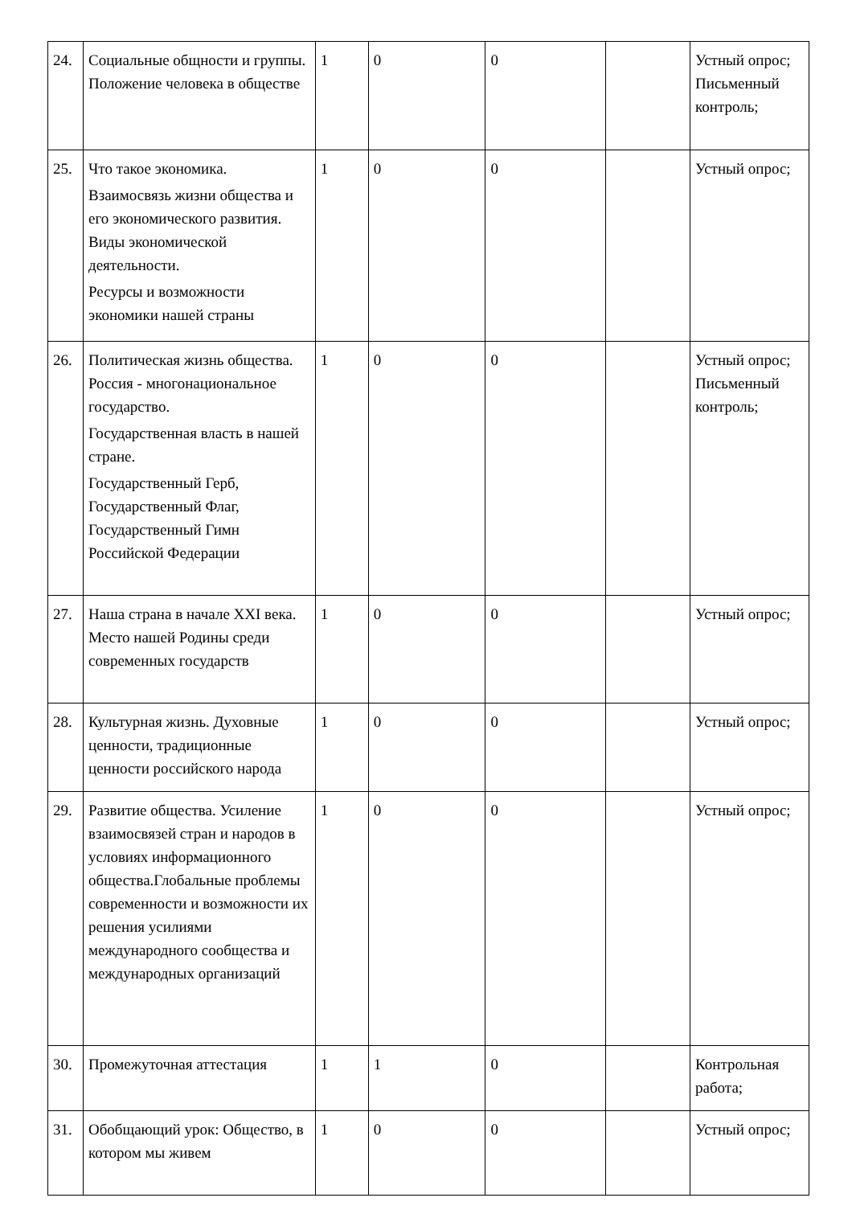| 24. | Социальные общности и группы. Положение человека в обществе | 1 | 0 | 0 | | Устный опрос; Письменный контроль; |
| 25. | Что такое экономика. Взаимосвязь жизни общества и его экономического развития. Виды экономической деятельности. Ресурсы и возможности экономики нашей страны | 1 | 0 | 0 | | Устный опрос; |
| 26. | Политическая жизнь общества. Россия - многонациональное государство. Государственная власть в нашей стране. Государственный Герб, Государственный Флаг, Государственный Гимн Российской Федерации | 1 | 0 | 0 | | Устный опрос; Письменный контроль; |
| 27. | Наша страна в начале XXI века. Место нашей Родины среди современных государств | 1 | 0 | 0 | | Устный опрос; |
| 28. | Культурная жизнь. Духовные ценности, традиционные ценности российского народа | 1 | 0 | 0 | | Устный опрос; |
| 29. | Развитие общества. Усиление взаимосвязей стран и народов в условиях информационного общества.Глобальные проблемы современности и возможности их решения усилиями международного сообщества и международных организаций | 1 | 0 | 0 | | Устный опрос; |
| 30. | Промежуточная аттестация | 1 | 1 | 0 | | Контрольная работа; |
| 31. | Обобщающий урок: Общество, в котором мы живем | 1 | 0 | 0 | | Устный опрос; |